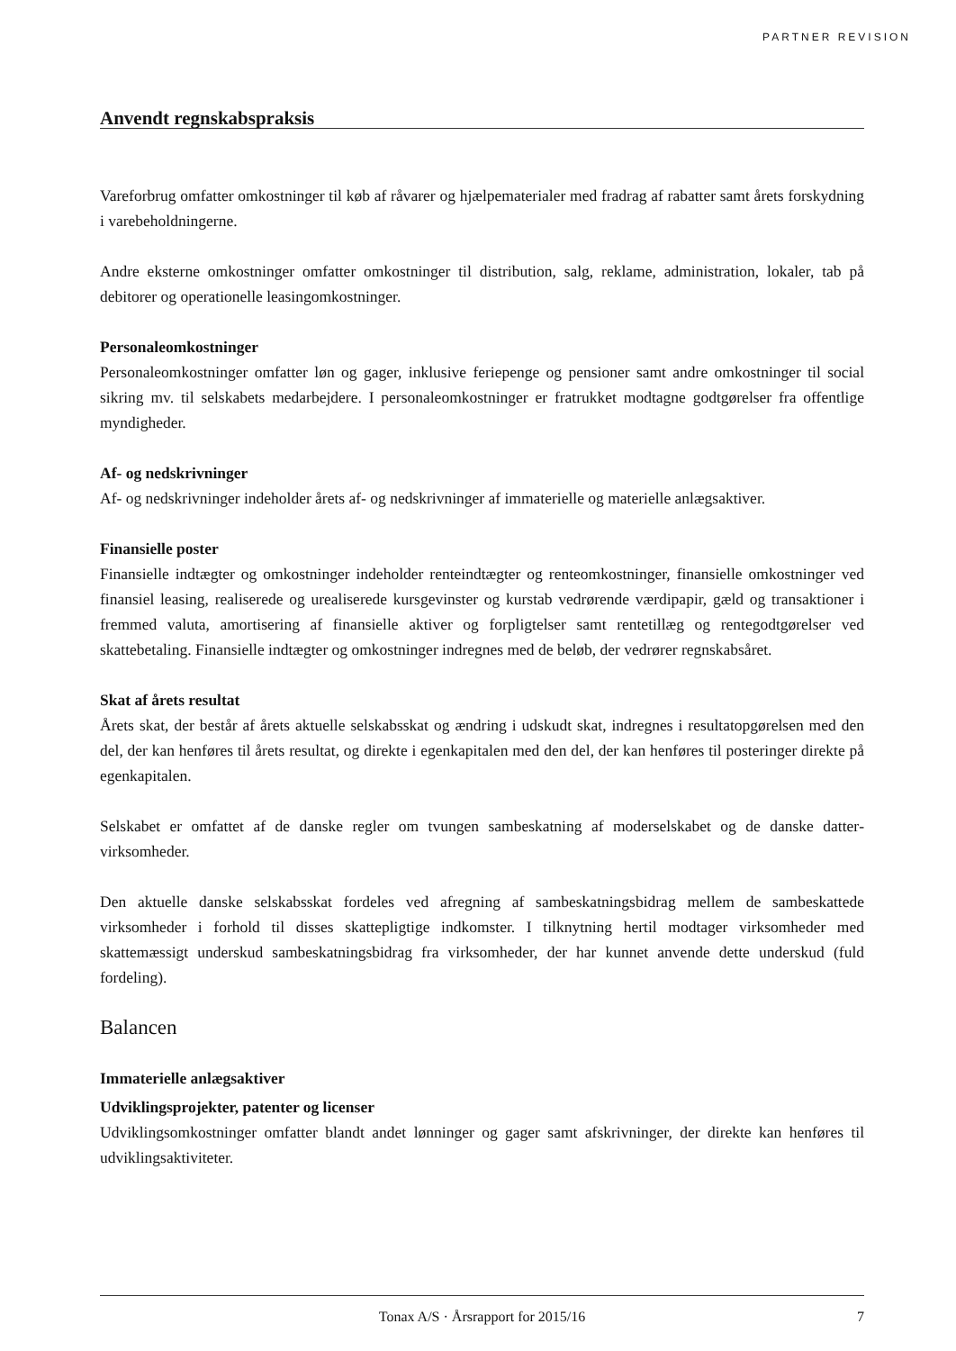PARTNER REVISION
Anvendt regnskabspraksis
Vareforbrug omfatter omkostninger til køb af råvarer og hjælpematerialer med fradrag af rabatter samt årets forskydning i varebeholdningerne.
Andre eksterne omkostninger omfatter omkostninger til distribution, salg, reklame, administration, lokaler, tab på debitorer og operationelle leasingomkostninger.
Personaleomkostninger
Personaleomkostninger omfatter løn og gager, inklusive feriepenge og pensioner samt andre omkostninger til social sikring mv. til selskabets medarbejdere. I personaleomkostninger er fratrukket modtagne godtgørelser fra offentlige myndigheder.
Af- og nedskrivninger
Af- og nedskrivninger indeholder årets af- og nedskrivninger af immaterielle og materielle anlægsaktiver.
Finansielle poster
Finansielle indtægter og omkostninger indeholder renteindtægter og renteomkostninger, finansielle omkostninger ved finansiel leasing, realiserede og urealiserede kursgevinster og kurstab vedrørende værdipapir, gæld og transaktioner i fremmed valuta, amortisering af finansielle aktiver og forpligtelser samt rentetillæg og rentegodtgørelser ved skattebetaling. Finansielle indtægter og omkostninger indregnes med de beløb, der vedrører regnskabsåret.
Skat af årets resultat
Årets skat, der består af årets aktuelle selskabsskat og ændring i udskudt skat, indregnes i resultatopgørelsen med den del, der kan henføres til årets resultat, og direkte i egenkapitalen med den del, der kan henføres til posteringer direkte på egenkapitalen.
Selskabet er omfattet af de danske regler om tvungen sambeskatning af moderselskabet og de danske datter­virksomheder.
Den aktuelle danske selskabsskat fordeles ved afregning af sambeskatningsbidrag mellem de sambeskattede virksomheder i forhold til disses skattepligtige indkomster. I tilknytning hertil modtager virksomheder med skattemæssigt underskud sambeskatningsbidrag fra virksomheder, der har kunnet anvende dette underskud (fuld fordeling).
Balancen
Immaterielle anlægsaktiver
Udviklingsprojekter, patenter og licenser
Udviklingsomkostninger omfatter blandt andet lønninger og gager samt afskrivninger, der direkte kan henføres til udviklingsaktiviteter.
Tonax A/S · Årsrapport for 2015/16 7